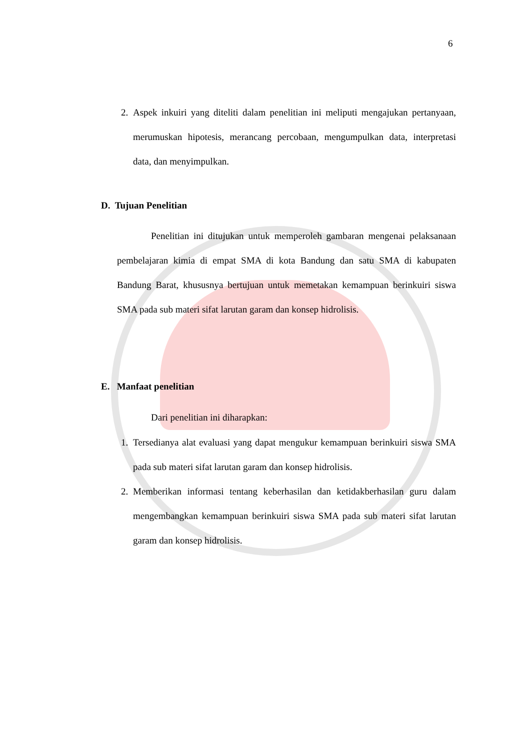6
2.
Aspek inkuiri yang diteliti dalam penelitian ini meliputi mengajukan pertanyaan, merumuskan hipotesis, merancang percobaan, mengumpulkan data, interpretasi data, dan menyimpulkan.
D. Tujuan Penelitian
Penelitian ini ditujukan untuk memperoleh gambaran mengenai pelaksanaan pembelajaran kimia di empat SMA di kota Bandung dan satu SMA di kabupaten Bandung Barat, khususnya bertujuan untuk memetakan kemampuan berinkuiri siswa SMA pada sub materi sifat larutan garam dan konsep hidrolisis.
E. Manfaat penelitian
Dari penelitian ini diharapkan:
1.
Tersedianya alat evaluasi yang dapat mengukur kemampuan berinkuiri siswa SMA pada sub materi sifat larutan garam dan konsep hidrolisis.
2.
Memberikan informasi tentang keberhasilan dan ketidakberhasilan guru dalam mengembangkan kemampuan berinkuiri siswa SMA pada sub materi sifat larutan garam dan konsep hidrolisis.